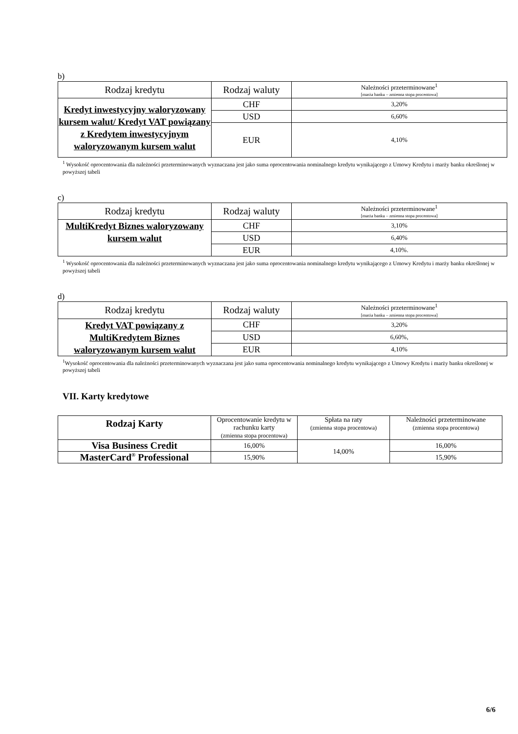b)
| Rodzaj kredytu | Rodzaj waluty | Należności przeterminowane<sup>1</sup> [marża banku – zmienna stopa procentowa] |
| --- | --- | --- |
| Kredyt inwestycyjny waloryzowany kursem walut/ Kredyt VAT powiązany z Kredytem inwestycyjnym waloryzowanym kursem walut | CHF | 3,20% |
| | USD | 6,60% |
| | EUR | 4,10% |
<sup>1</sup> Wysokość oprocentowania dla należności przeterminowanych wyznaczana jest jako suma oprocentowania nominalnego kredytu wynikającego z Umowy Kredytu i marży banku określonej w powyższej tabeli
c)
| Rodzaj kredytu | Rodzaj waluty | Należności przeterminowane<sup>1</sup> [marża banku – zmienna stopa procentowa] |
| --- | --- | --- |
| MultiKredyt Biznes waloryzowany kursem walut | CHF | 3,10% |
| | USD | 6,40% |
| | EUR | 4,10%. |
<sup>1</sup> Wysokość oprocentowania dla należności przeterminowanych wyznaczana jest jako suma oprocentowania nominalnego kredytu wynikającego z Umowy Kredytu i marży banku określonej w powyższej tabeli
d)
| Rodzaj kredytu | Rodzaj waluty | Należności przeterminowane<sup>1</sup> [marża banku – zmienna stopa procentowa] |
| --- | --- | --- |
| Kredyt VAT powiązany z MultiKredytem Biznes waloryzowanym kursem walut | CHF | 3,20% |
| | USD | 6,60%, |
| | EUR | 4,10% |
<sup>1</sup> Wysokość oprocentowania dla należności przeterminowanych wyznaczana jest jako suma oprocentowania nominalnego kredytu wynikającego z Umowy Kredytu i marży banku określonej w powyższej tabeli
VII. Karty kredytowe
| Rodzaj Karty | Oprocentowanie kredytu w rachunku karty (zmienna stopa procentowa) | Spłata na raty (zmienna stopa procentowa) | Należności przeterminowane (zmienna stopa procentowa) |
| --- | --- | --- | --- |
| Visa Business Credit | 16,00% | 14,00% | 16,00% |
| MasterCard<sup>®</sup> Professional | 15,90% | | 15,90% |
6/6